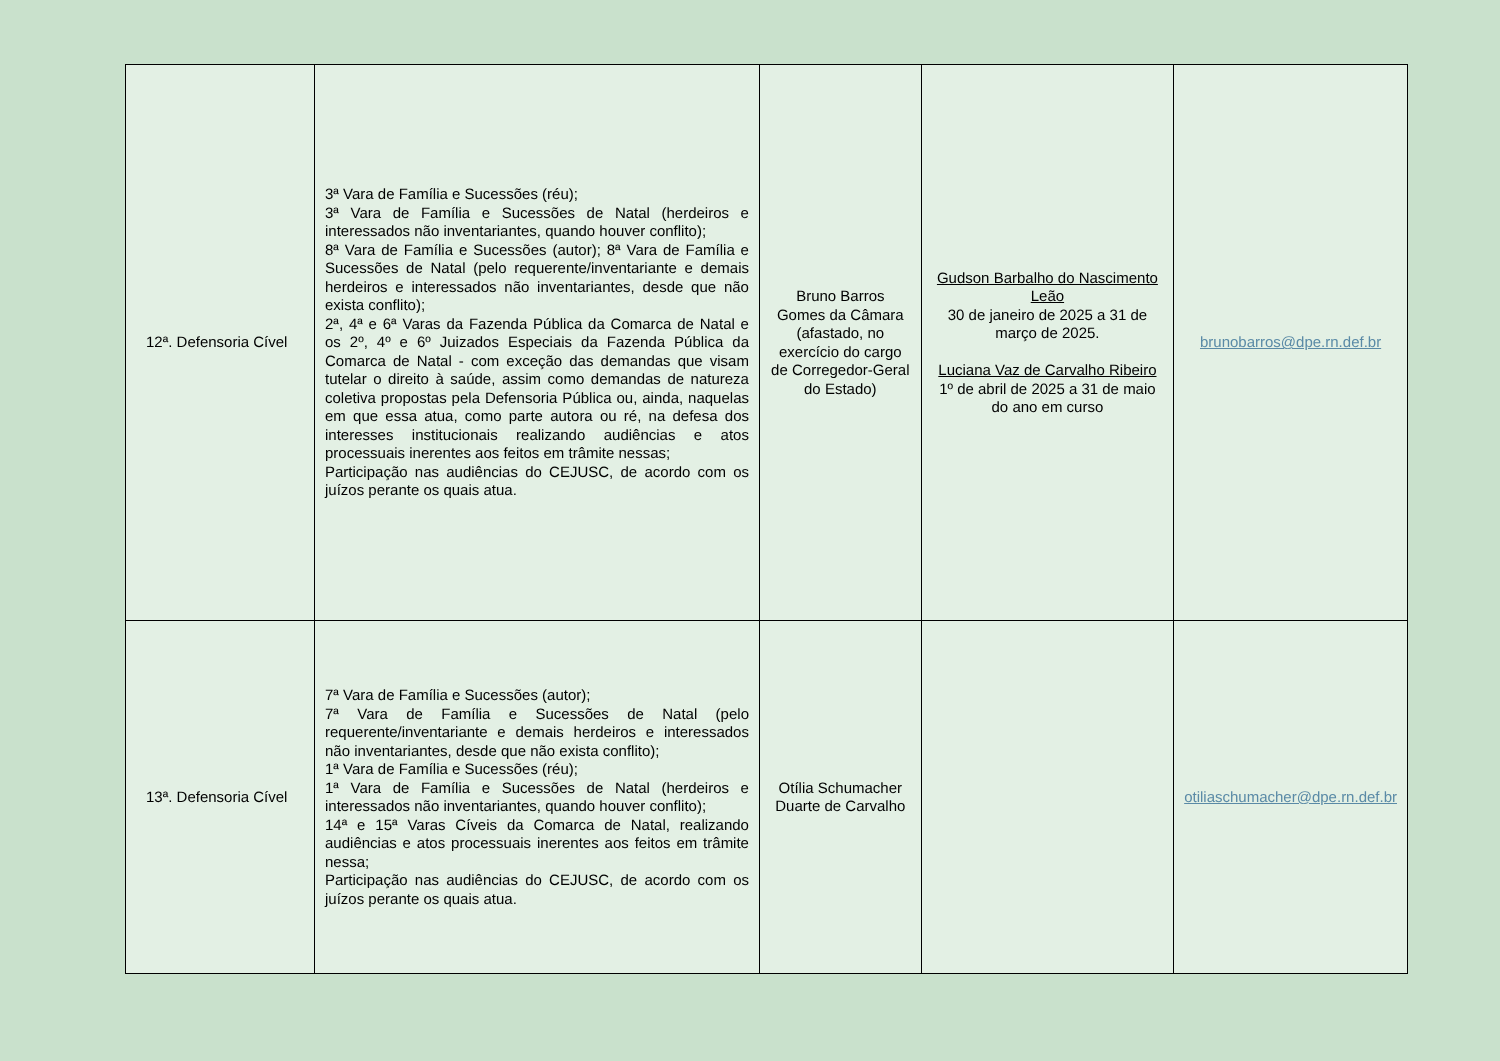| 12ª. Defensoria Cível | 3ª Vara de Família e Sucessões (réu); 3ª Vara de Família e Sucessões de Natal (herdeiros e interessados não inventariantes, quando houver conflito); 8ª Vara de Família e Sucessões (autor); 8ª Vara de Família e Sucessões de Natal (pelo requerente/inventariante e demais herdeiros e interessados não inventariantes, desde que não exista conflito); 2ª, 4ª e 6ª Varas da Fazenda Pública da Comarca de Natal e os 2º, 4º e 6º Juizados Especiais da Fazenda Pública da Comarca de Natal - com exceção das demandas que visam tutelar o direito à saúde, assim como demandas de natureza coletiva propostas pela Defensoria Pública ou, ainda, naquelas em que essa atua, como parte autora ou ré, na defesa dos interesses institucionais realizando audiências e atos processuais inerentes aos feitos em trâmite nessas; Participação nas audiências do CEJUSC, de acordo com os juízos perante os quais atua. | Bruno Barros Gomes da Câmara (afastado, no exercício do cargo de Corregedor-Geral do Estado) | Gudson Barbalho do Nascimento Leão 30 de janeiro de 2025 a 31 de março de 2025. Luciana Vaz de Carvalho Ribeiro 1º de abril de 2025 a 31 de maio do ano em curso | brunobarros@dpe.rn.def.br |
| 13ª. Defensoria Cível | 7ª Vara de Família e Sucessões (autor); 7ª Vara de Família e Sucessões de Natal (pelo requerente/inventariante e demais herdeiros e interessados não inventariantes, desde que não exista conflito); 1ª Vara de Família e Sucessões (réu); 1ª Vara de Família e Sucessões de Natal (herdeiros e interessados não inventariantes, quando houver conflito); 14ª e 15ª Varas Cíveis da Comarca de Natal, realizando audiências e atos processuais inerentes aos feitos em trâmite nessa; Participação nas audiências do CEJUSC, de acordo com os juízos perante os quais atua. | Otília Schumacher Duarte de Carvalho | | otiliaschumacher@dpe.rn.def.br |